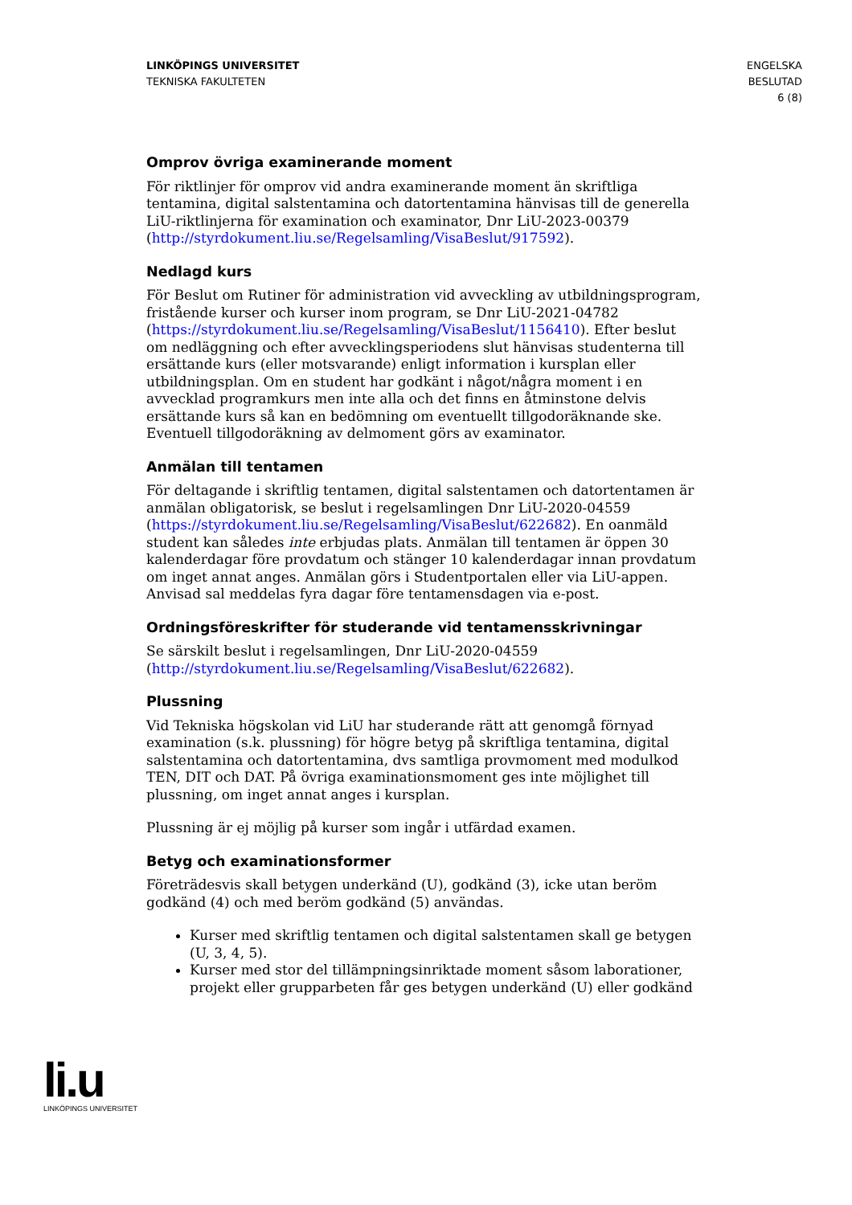LINKÖPINGS UNIVERSITET
TEKNISKA FAKULTETEN
ENGELSKA
BESLUTAD
6 (8)
Omprov övriga examinerande moment
För riktlinjer för omprov vid andra examinerande moment än skriftliga tentamina, digital salstentamina och datortentamina hänvisas till de generella LiU-riktlinjerna för examination och examinator, Dnr LiU-2023-00379 (http://styrdokument.liu.se/Regelsamling/VisaBeslut/917592).
Nedlagd kurs
För Beslut om Rutiner för administration vid avveckling av utbildningsprogram, fristående kurser och kurser inom program, se Dnr LiU-2021-04782 (https://styrdokument.liu.se/Regelsamling/VisaBeslut/1156410). Efter beslut om nedläggning och efter avvecklingsperiodens slut hänvisas studenterna till ersättande kurs (eller motsvarande) enligt information i kursplan eller utbildningsplan. Om en student har godkänt i något/några moment i en avvecklad programkurs men inte alla och det finns en åtminstone delvis ersättande kurs så kan en bedömning om eventuellt tillgodoräknande ske. Eventuell tillgodoräkning av delmoment görs av examinator.
Anmälan till tentamen
För deltagande i skriftlig tentamen, digital salstentamen och datortentamen är anmälan obligatorisk, se beslut i regelsamlingen Dnr LiU-2020-04559 (https://styrdokument.liu.se/Regelsamling/VisaBeslut/622682). En oanmäld student kan således inte erbjudas plats. Anmälan till tentamen är öppen 30 kalenderdagar före provdatum och stänger 10 kalenderdagar innan provdatum om inget annat anges. Anmälan görs i Studentportalen eller via LiU-appen. Anvisad sal meddelas fyra dagar före tentamensdagen via e-post.
Ordningsföreskrifter för studerande vid tentamensskrivningar
Se särskilt beslut i regelsamlingen, Dnr LiU-2020-04559 (http://styrdokument.liu.se/Regelsamling/VisaBeslut/622682).
Plussning
Vid Tekniska högskolan vid LiU har studerande rätt att genomgå förnyad examination (s.k. plussning) för högre betyg på skriftliga tentamina, digital salstentamina och datortentamina, dvs samtliga provmoment med modulkod TEN, DIT och DAT. På övriga examinationsmoment ges inte möjlighet till plussning, om inget annat anges i kursplan.
Plussning är ej möjlig på kurser som ingår i utfärdad examen.
Betyg och examinationsformer
Företrädesvis skall betygen underkänd (U), godkänd (3), icke utan beröm godkänd (4) och med beröm godkänd (5) användas.
Kurser med skriftlig tentamen och digital salstentamen skall ge betygen (U, 3, 4, 5).
Kurser med stor del tillämpningsinriktade moment såsom laborationer, projekt eller grupparbeten får ges betygen underkänd (U) eller godkänd
li.u
LINKÖPINGS UNIVERSITET